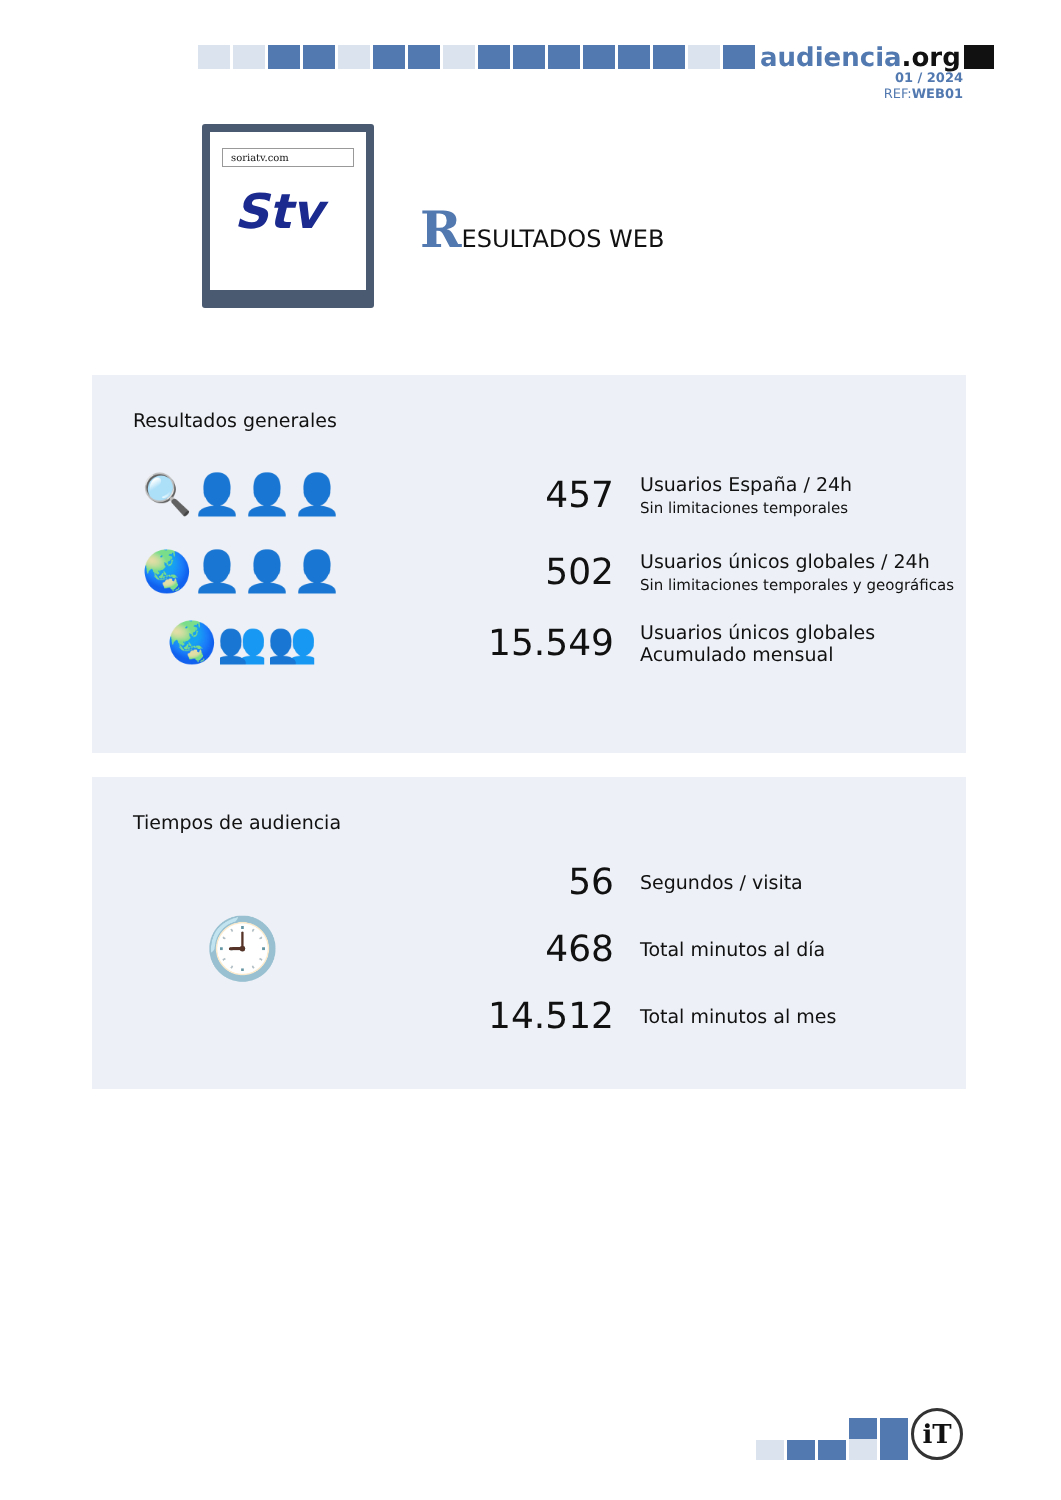audiencia.org
01 / 2024
REF:WEB01
soriatv.com
Stv
RESULTADOS WEB
Resultados generales
🔍👤👤👤 457
Usuarios España / 24h
Sin limitaciones temporales
🌏👤👤👤 502
Usuarios únicos globales / 24h
Sin limitaciones temporales y geográficas
🌏👥👥 15.549
Usuarios únicos globales
Acumulado mensual
Tiempos de audiencia
🕘
56
Segundos / visita
468
Total minutos al día
14.512
Total minutos al mes
iT